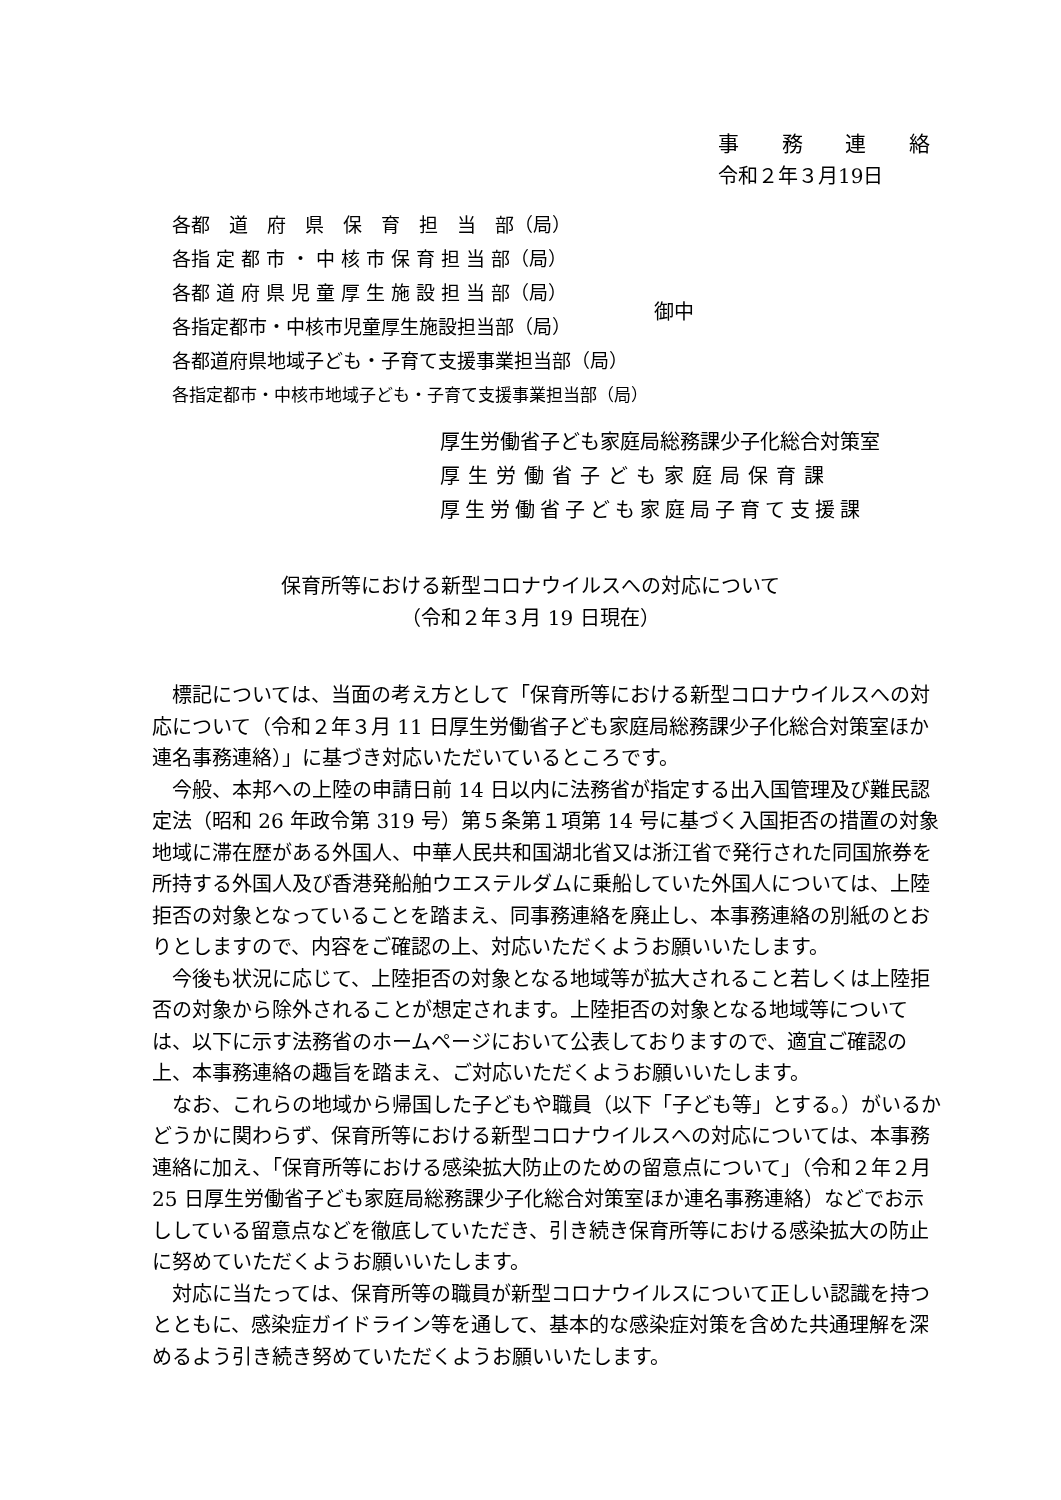事 務 連 絡
令和２年３月19日
各都　道　府　県　保　育　担　当　部（局）
各指 定 都 市 ・ 中 核 市 保 育 担 当 部（局）
各都 道 府 県 児 童 厚 生 施 設 担 当 部（局）
各指定都市・中核市児童厚生施設担当部（局）
各都道府県地域子ども・子育て支援事業担当部（局）
各指定都市・中核市地域子ども・子育て支援事業担当部（局）
御中
厚生労働省子ども家庭局総務課少子化総合対策室
厚生労働省子ども家庭局保育課
厚生労働省子ども家庭局子育て支援課
保育所等における新型コロナウイルスへの対応について
（令和２年３月 19 日現在）
標記については、当面の考え方として「保育所等における新型コロナウイルスへの対応について（令和２年３月 11 日厚生労働省子ども家庭局総務課少子化総合対策室ほか連名事務連絡）」に基づき対応いただいているところです。
今般、本邦への上陸の申請日前 14 日以内に法務省が指定する出入国管理及び難民認定法（昭和 26 年政令第 319 号）第５条第１項第 14 号に基づく入国拒否の措置の対象地域に滞在歴がある外国人、中華人民共和国湖北省又は浙江省で発行された同国旅券を所持する外国人及び香港発船舶ウエステルダムに乗船していた外国人については、上陸拒否の対象となっていることを踏まえ、同事務連絡を廃止し、本事務連絡の別紙のとおりとしますので、内容をご確認の上、対応いただくようお願いいたします。
今後も状況に応じて、上陸拒否の対象となる地域等が拡大されること若しくは上陸拒否の対象から除外されることが想定されます。上陸拒否の対象となる地域等については、以下に示す法務省のホームページにおいて公表しておりますので、適宜ご確認の上、本事務連絡の趣旨を踏まえ、ご対応いただくようお願いいたします。
なお、これらの地域から帰国した子どもや職員（以下「子ども等」とする。）がいるかどうかに関わらず、保育所等における新型コロナウイルスへの対応については、本事務連絡に加え、「保育所等における感染拡大防止のための留意点について」（令和２年２月 25 日厚生労働省子ども家庭局総務課少子化総合対策室ほか連名事務連絡）などでお示ししている留意点などを徹底していただき、引き続き保育所等における感染拡大の防止に努めていただくようお願いいたします。
対応に当たっては、保育所等の職員が新型コロナウイルスについて正しい認識を持つとともに、感染症ガイドライン等を通して、基本的な感染症対策を含めた共通理解を深めるよう引き続き努めていただくようお願いいたします。